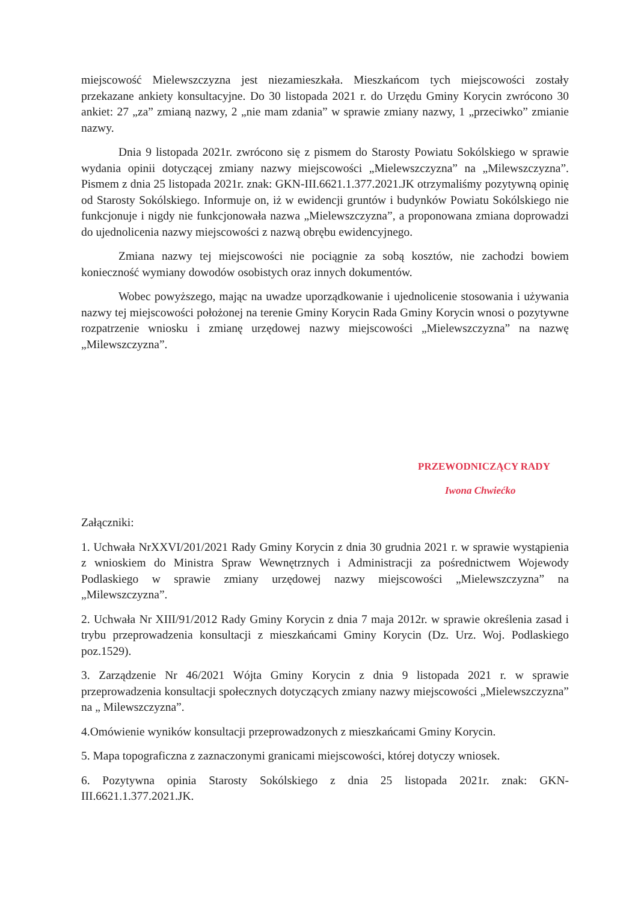miejscowość Mielewszczyzna jest niezamieszkała. Mieszkańcom tych miejscowości zostały przekazane ankiety konsultacyjne. Do 30 listopada 2021 r. do Urzędu Gminy Korycin zwrócono 30 ankiet: 27 „za” zmianą nazwy, 2 „nie mam zdania” w sprawie zmiany nazwy, 1 „przeciwko” zmianie nazwy.
Dnia 9 listopada 2021r. zwrócono się z pismem do Starosty Powiatu Sokólskiego w sprawie wydania opinii dotyczącej zmiany nazwy miejscowości „Mielewszczyzna” na „Milewszczyzna”. Pismem z dnia 25 listopada 2021r. znak: GKN-III.6621.1.377.2021.JK otrzymaliśmy pozytywną opinię od Starosty Sokólskiego. Informuje on, iż w ewidencji gruntów i budynków Powiatu Sokólskiego nie funkcjonuje i nigdy nie funkcjonowała nazwa „Mielewszczyzna”, a proponowana zmiana doprowadzi do ujednolicenia nazwy miejscowości z nazwą obrębu ewidencyjnego.
Zmiana nazwy tej miejscowości nie pociągnie za sobą kosztów, nie zachodzi bowiem konieczność wymiany dowodów osobistych oraz innych dokumentów.
Wobec powyższego, mając na uwadze uporządkowanie i ujednolicenie stosowania i używania nazwy tej miejscowości położonej na terenie Gminy Korycin Rada Gminy Korycin wnosi o pozytywne rozpatrzenie wniosku i zmianę urzędowej nazwy miejscowości „Mielewszczyzna” na nazwę „Milewszczyzna”.
PRZEWODNICZĄCY RADY
Iwona Chwiećko
Załączniki:
1. Uchwała NrXXVI/201/2021 Rady Gminy Korycin z dnia 30 grudnia 2021 r. w sprawie wystąpienia z wnioskiem do Ministra Spraw Wewnętrznych i Administracji za pośrednictwem Wojewody Podlaskiego w sprawie zmiany urzędowej nazwy miejscowości „Mielewszczyzna” na „Milewszczyzna”.
2. Uchwała Nr XIII/91/2012 Rady Gminy Korycin z dnia 7 maja 2012r. w sprawie określenia zasad i trybu przeprowadzenia konsultacji z mieszkańcami Gminy Korycin (Dz. Urz. Woj. Podlaskiego poz.1529).
3. Zarządzenie Nr 46/2021 Wójta Gminy Korycin z dnia 9 listopada 2021 r. w sprawie przeprowadzenia konsultacji społecznych dotyczących zmiany nazwy miejscowości „Mielewszczyzna” na „ Milewszczyzna”.
4.Omówienie wyników konsultacji przeprowadzonych z mieszkańcami Gminy Korycin.
5. Mapa topograficzna z zaznaczonymi granicami miejscowości, której dotyczy wniosek.
6. Pozytywna opinia Starosty Sokólskiego z dnia 25 listopada 2021r. znak: GKN-III.6621.1.377.2021.JK.